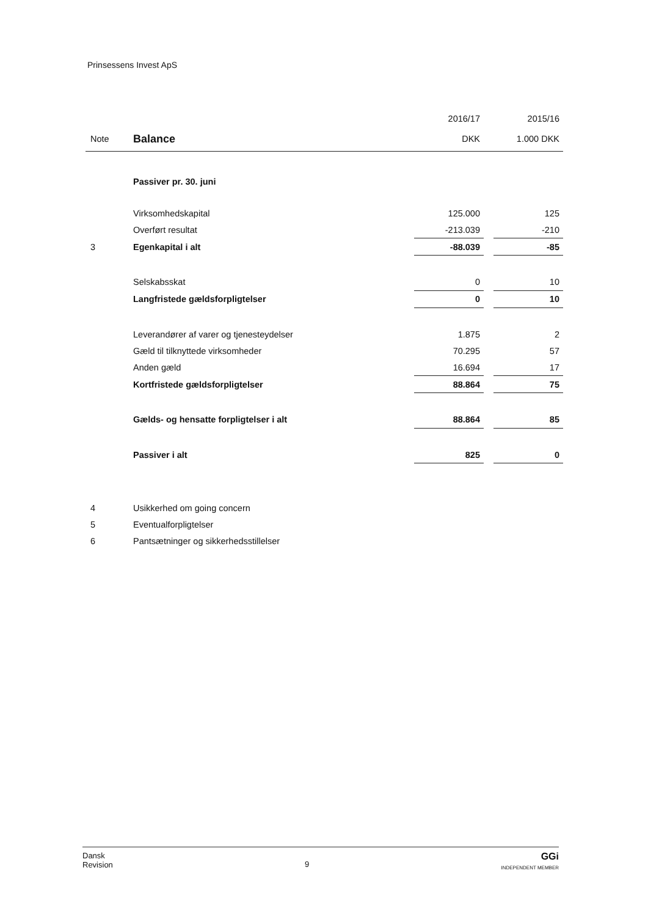Prinsessens Invest ApS
| | | 2016/17 | | 2015/16 |
| --- | --- | --- | --- | --- |
| Note | Balance | DKK | | 1.000 DKK |
| | Passiver pr. 30. juni | | | |
| | Virksomhedskapital | 125.000 | | 125 |
| | Overført resultat | -213.039 | | -210 |
| 3 | Egenkapital i alt | -88.039 | | -85 |
| | Selskabsskat | 0 | | 10 |
| | Langfristede gældsforpligtelser | 0 | | 10 |
| | Leverandører af varer og tjenesteydelser | 1.875 | | 2 |
| | Gæld til tilknyttede virksomheder | 70.295 | | 57 |
| | Anden gæld | 16.694 | | 17 |
| | Kortfristede gældsforpligtelser | 88.864 | | 75 |
| | Gælds- og hensatte forpligtelser i alt | 88.864 | | 85 |
| | Passiver i alt | 825 | | 0 |
| 4 | Usikkerhed om going concern | | | |
| 5 | Eventualforpligtelser | | | |
| 6 | Pantsætninger og sikkerhedsstillelser | | | |
Dansk
Revision
9
GGi
INDEPENDENT MEMBER